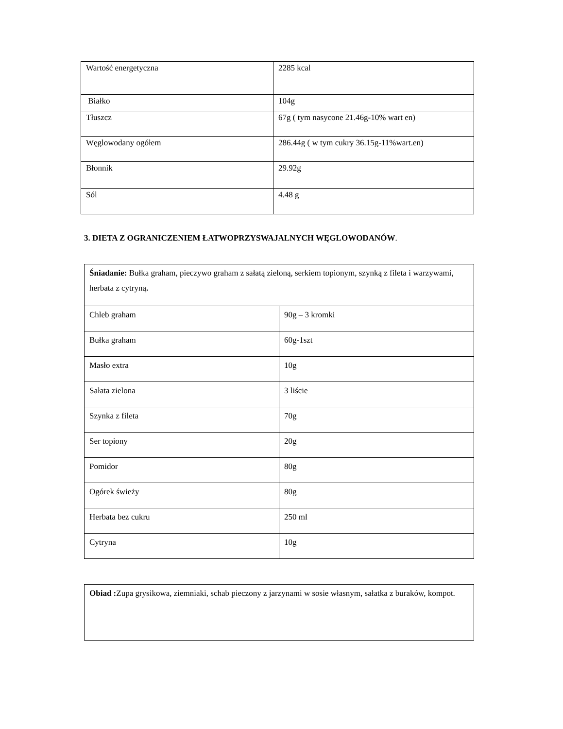| Wartość energetyczna | 2285 kcal |
| Białko | 104g |
| Tłuszcz | 67g ( tym nasycone 21.46g-10% wart en) |
| Węglowodany ogółem | 286.44g ( w tym cukry 36.15g-11%wart.en) |
| Błonnik | 29.92g |
| Sól | 4.48 g |
3. DIETA Z OGRANICZENIEM ŁATWOPRZYSWAJALNYCH WĘGLOWODANÓW.
| Śniadanie: Bułka graham, pieczywo graham z sałatą zieloną, serkiem topionym, szynką z fileta i warzywami, herbata z cytryną . | |
| Chleb graham | 90g – 3 kromki |
| Bułka graham | 60g-1szt |
| Masło extra | 10g |
| Sałata zielona | 3 liście |
| Szynka z fileta | 70g |
| Ser topiony | 20g |
| Pomidor | 80g |
| Ogórek świeży | 80g |
| Herbata bez cukru | 250 ml |
| Cytryna | 10g |
| Obiad : Zupa grysikowa, ziemniaki, schab pieczony z jarzynami w sosie własnym, sałatka z buraków, kompot. |